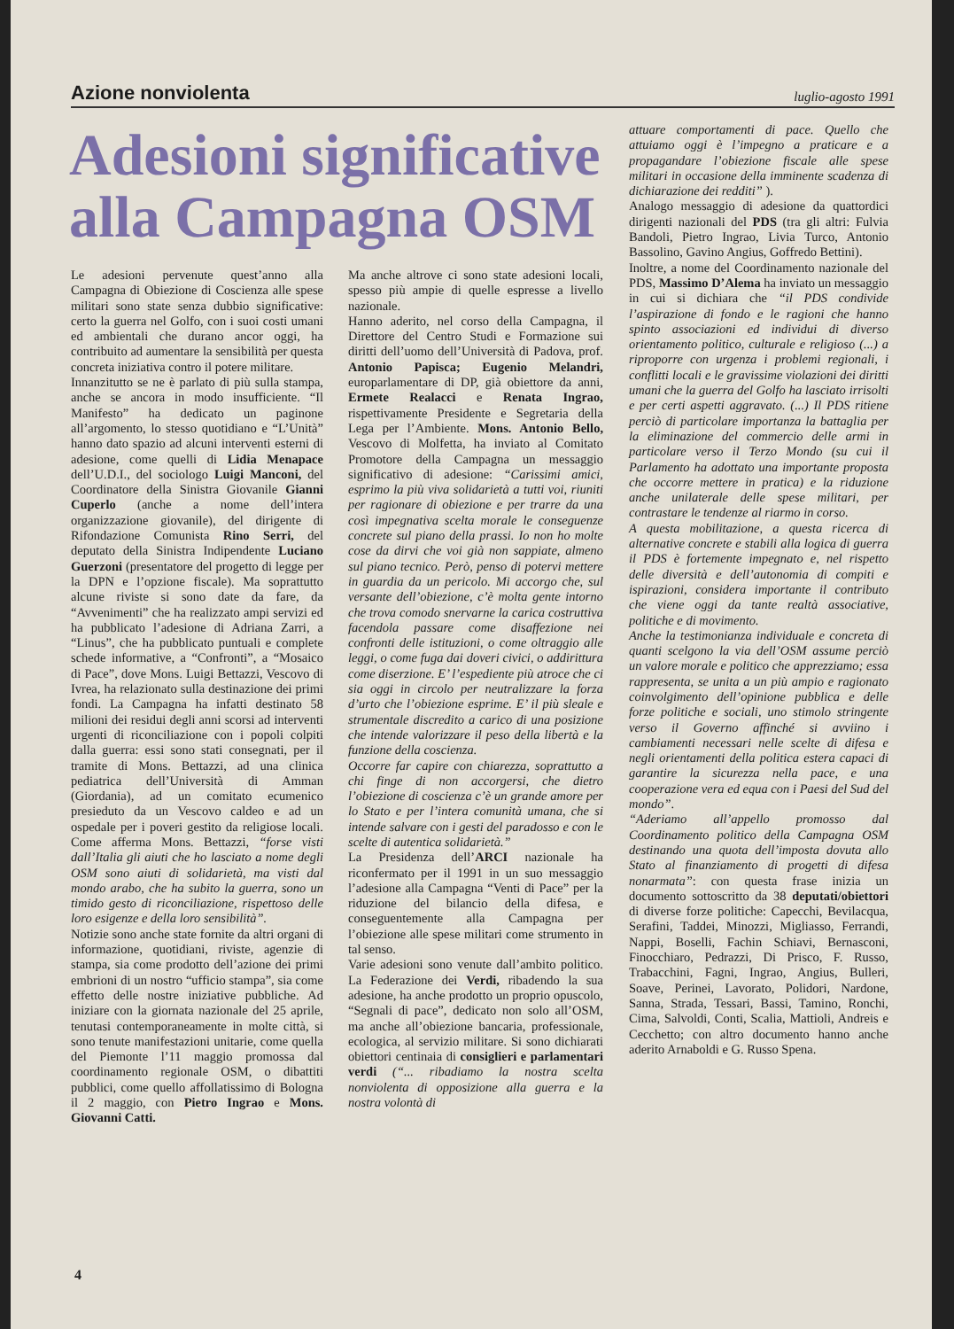Azione nonviolenta luglio-agosto 1991
Adesioni significative alla Campagna OSM
Le adesioni pervenute quest’anno alla Campagna di Obiezione di Coscienza alle spese militari sono state senza dubbio significative: certo la guerra nel Golfo, con i suoi costi umani ed ambientali che durano ancor oggi, ha contribuito ad aumentare la sensibilità per questa concreta iniziativa contro il potere militare.
Innanzitutto se ne è parlato di più sulla stampa, anche se ancora in modo insufficiente. “Il Manifesto” ha dedicato un paginone all’argomento, lo stesso quotidiano e “L’Unità” hanno dato spazio ad alcuni interventi esterni di adesione, come quelli di Lidia Menapace dell’U.D.I., del sociologo Luigi Manconi, del Coordinatore della Sinistra Giovanile Gianni Cuperlo (anche a nome dell’intera organizzazione giovanile), del dirigente di Rifondazione Comunista Rino Serri, del deputato della Sinistra Indipendente Luciano Guerzoni (presentatore del progetto di legge per la DPN e l’opzione fiscale). Ma soprattutto alcune riviste si sono date da fare, da “Avvenimenti” che ha realizzato ampi servizi ed ha pubblicato l’adesione di Adriana Zarri, a “Linus”, che ha pubblicato puntuali e complete schede informative, a “Confronti”, a “Mosaico di Pace”, dove Mons. Luigi Bettazzi, Vescovo di Ivrea, ha relazionato sulla destinazione dei primi fondi. La Campagna ha infatti destinato 58 milioni dei residui degli anni scorsi ad interventi urgenti di riconciliazione con i popoli colpiti dalla guerra: essi sono stati consegnati, per il tramite di Mons. Bettazzi, ad una clinica pediatrica dell’Università di Amman (Giordania), ad un comitato ecumenico presieduto da un Vescovo caldeo e ad un ospedale per i poveri gestito da religiose locali. Come afferma Mons. Bettazzi, “forse visti dall’Italia gli aiuti che ho lasciato a nome degli OSM sono aiuti di solidarietà, ma visti dal mondo arabo, che ha subito la guerra, sono un timido gesto di riconciliazione, rispettoso delle loro esigenze e della loro sensibilità”.
Notizie sono anche state fornite da altri organi di informazione, quotidiani, riviste, agenzie di stampa, sia come prodotto dell’azione dei primi embrioni di un nostro “ufficio stampa”, sia come effetto delle nostre iniziative pubbliche. Ad iniziare con la giornata nazionale del 25 aprile, tenutasi contemporaneamente in molte città, si sono tenute manifestazioni unitarie, come quella del Piemonte l’11 maggio promossa dal coordinamento regionale OSM, o dibattiti pubblici, come quello affollatissimo di Bologna il 2 maggio, con Pietro Ingrao e Mons. Giovanni Catti.
Ma anche altrove ci sono state adesioni locali, spesso più ampie di quelle espresse a livello nazionale.
Hanno aderito, nel corso della Campagna, il Direttore del Centro Studi e Formazione sui diritti dell’uomo dell’Università di Padova, prof. Antonio Papisca; Eugenio Melandri, europarlamentare di DP, già obiettore da anni, Ermete Realacci e Renata Ingrao, rispettivamente Presidente e Segretaria della Lega per l’Ambiente. Mons. Antonio Bello, Vescovo di Molfetta, ha inviato al Comitato Promotore della Campagna un messaggio significativo di adesione: “Carissimi amici, esprimo la più viva solidarietà a tutti voi, riuniti per ragionare di obiezione e per trarre da una così impegnativa scelta morale le conseguenze concrete sul piano della prassi. Io non ho molte cose da dirvi che voi già non sappiate, almeno sul piano tecnico. Però, penso di potervi mettere in guardia da un pericolo. Mi accorgo che, sul versante dell’obiezione, c’è molta gente intorno che trova comodo snervarne la carica costruttiva facendola passare come disaffezione nei confronti delle istituzioni, o come oltraggio alle leggi, o come fuga dai doveri civici, o addirittura come diserzione. E’ l’espediente più atroce che ci sia oggi in circolo per neutralizzare la forza d’urto che l’obiezione esprime. E’ il più sleale e strumentale discredito a carico di una posizione che intende valorizzare il peso della libertà e la funzione della coscienza.
Occorre far capire con chiarezza, soprattutto a chi finge di non accorgersi, che dietro l’obiezione di coscienza c’è un grande amore per lo Stato e per l’intera comunità umana, che si intende salvare con i gesti del paradosso e con le scelte di autentica solidarietà.”
La Presidenza dell’ARCI nazionale ha riconfermato per il 1991 in un suo messaggio l’adesione alla Campagna “Venti di Pace” per la riduzione del bilancio della difesa, e conseguentemente alla Campagna per l’obiezione alle spese militari come strumento in tal senso.
Varie adesioni sono venute dall’ambito politico. La Federazione dei Verdi, ribadendo la sua adesione, ha anche prodotto un proprio opuscolo, “Segnali di pace”, dedicato non solo all’OSM, ma anche all’obiezione bancaria, professionale, ecologica, al servizio militare. Si sono dichiarati obiettori centinaia di consiglieri e parlamentari verdi (“... ribadiamo la nostra scelta nonviolenta di opposizione alla guerra e la nostra volontà di
attuare comportamenti di pace. Quello che attuiamo oggi è l’impegno a praticare e a propagandare l’obiezione fiscale alle spese militari in occasione della imminente scadenza di dichiarazione dei redditi” ).
Analogo messaggio di adesione da quattordici dirigenti nazionali del PDS (tra gli altri: Fulvia Bandoli, Pietro Ingrao, Livia Turco, Antonio Bassolino, Gavino Angius, Goffredo Bettini).
Inoltre, a nome del Coordinamento nazionale del PDS, Massimo D’Alema ha inviato un messaggio in cui si dichiara che “il PDS condivide l’aspirazione di fondo e le ragioni che hanno spinto associazioni ed individui di diverso orientamento politico, culturale e religioso (...) a riproporre con urgenza i problemi regionali, i conflitti locali e le gravissime violazioni dei diritti umani che la guerra del Golfo ha lasciato irrisolti e per certi aspetti aggravato. (...) Il PDS ritiene perciò di particolare importanza la battaglia per la eliminazione del commercio delle armi in particolare verso il Terzo Mondo (su cui il Parlamento ha adottato una importante proposta che occorre mettere in pratica) e la riduzione anche unilaterale delle spese militari, per contrastare le tendenze al riarmo in corso.
A questa mobilitazione, a questa ricerca di alternative concrete e stabili alla logica di guerra il PDS è fortemente impegnato e, nel rispetto delle diversità e dell’autonomia di compiti e ispirazioni, considera importante il contributo che viene oggi da tante realtà associative, politiche e di movimento.
Anche la testimonianza individuale e concreta di quanti scelgono la via dell’OSM assume perciò un valore morale e politico che apprezziamo; essa rappresenta, se unita a un più ampio e ragionato coinvolgimento dell’opinione pubblica e delle forze politiche e sociali, uno stimolo stringente verso il Governo affinché si avviino i cambiamenti necessari nelle scelte di difesa e negli orientamenti della politica estera capaci di garantire la sicurezza nella pace, e una cooperazione vera ed equa con i Paesi del Sud del mondo”.
“Aderiamo all’appello promosso dal Coordinamento politico della Campagna OSM destinando una quota dell’imposta dovuta allo Stato al finanziamento di progetti di difesa nonarmata”: con questa frase inizia un documento sottoscritto da 38 deputati/obiettori di diverse forze politiche: Capecchi, Bevilacqua, Serafini, Taddei, Minozzi, Migliasso, Ferrandi, Nappi, Boselli, Fachin Schiavi, Bernasconi, Finocchiaro, Pedrazzi, Di Prisco, F. Russo, Trabacchini, Fagni, Ingrao, Angius, Bulleri, Soave, Perinei, Lavorato, Polidori, Nardone, Sanna, Strada, Tessari, Bassi, Tamino, Ronchi, Cima, Salvoldi, Conti, Scalia, Mattioli, Andreis e Cecchetto; con altro documento hanno anche aderito Arnaboldi e G. Russo Spena.
4